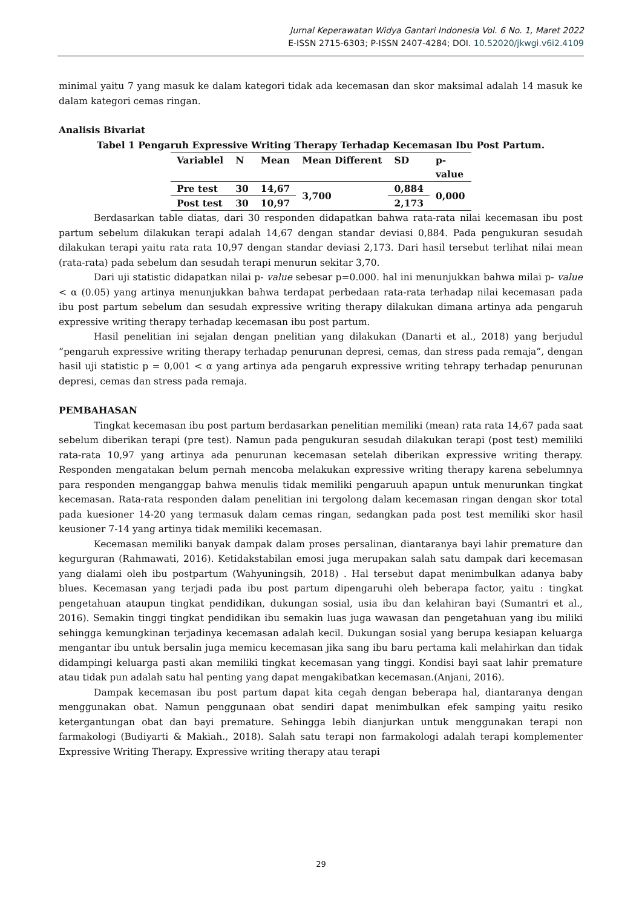Jurnal Keperawatan Widya Gantari Indonesia Vol. 6 No. 1, Maret 2022
E-ISSN 2715-6303; P-ISSN 2407-4284; DOI. 10.52020/jkwgi.v6i2.4109
minimal yaitu 7 yang masuk ke dalam kategori tidak ada kecemasan dan skor maksimal adalah 14 masuk ke dalam kategori cemas ringan.
Analisis Bivariat
Tabel 1 Pengaruh Expressive Writing Therapy Terhadap Kecemasan Ibu Post Partum.
| Variablel | N | Mean | Mean Different | SD | p- value |
| --- | --- | --- | --- | --- | --- |
| Pre test | 30 | 14,67 | 3,700 | 0,884 | 0,000 |
| Post test | 30 | 10,97 | | 2,173 | |
Berdasarkan table diatas, dari 30 responden didapatkan bahwa rata-rata nilai kecemasan ibu post partum sebelum dilakukan terapi adalah 14,67 dengan standar deviasi 0,884. Pada pengukuran sesudah dilakukan terapi yaitu rata rata 10,97 dengan standar deviasi 2,173. Dari hasil tersebut terlihat nilai mean (rata-rata) pada sebelum dan sesudah terapi menurun sekitar 3,70.
Dari uji statistic didapatkan nilai p- value sebesar p=0.000. hal ini menunjukkan bahwa milai p- value < α (0.05) yang artinya menunjukkan bahwa terdapat perbedaan rata-rata terhadap nilai kecemasan pada ibu post partum sebelum dan sesudah expressive writing therapy dilakukan dimana artinya ada pengaruh expressive writing therapy terhadap kecemasan ibu post partum.
Hasil penelitian ini sejalan dengan pnelitian yang dilakukan (Danarti et al., 2018) yang berjudul “pengaruh expressive writing therapy terhadap penurunan depresi, cemas, dan stress pada remaja”, dengan hasil uji statistic p = 0,001 < α yang artinya ada pengaruh expressive writing tehrapy terhadap penurunan depresi, cemas dan stress pada remaja.
PEMBAHASAN
Tingkat kecemasan ibu post partum berdasarkan penelitian memiliki (mean) rata rata 14,67 pada saat sebelum diberikan terapi (pre test). Namun pada pengukuran sesudah dilakukan terapi (post test) memiliki rata-rata 10,97 yang artinya ada penurunan kecemasan setelah diberikan expressive writing therapy. Responden mengatakan belum pernah mencoba melakukan expressive writing therapy karena sebelumnya para responden menganggap bahwa menulis tidak memiliki pengaruuh apapun untuk menurunkan tingkat kecemasan. Rata-rata responden dalam penelitian ini tergolong dalam kecemasan ringan dengan skor total pada kuesioner 14-20 yang termasuk dalam cemas ringan, sedangkan pada post test memiliki skor hasil keusioner 7-14 yang artinya tidak memiliki kecemasan.
Kecemasan memiliki banyak dampak dalam proses persalinan, diantaranya bayi lahir premature dan kegurguran (Rahmawati, 2016). Ketidakstabilan emosi juga merupakan salah satu dampak dari kecemasan yang dialami oleh ibu postpartum (Wahyuningsih, 2018) . Hal tersebut dapat menimbulkan adanya baby blues. Kecemasan yang terjadi pada ibu post partum dipengaruhi oleh beberapa factor, yaitu : tingkat pengetahuan ataupun tingkat pendidikan, dukungan sosial, usia ibu dan kelahiran bayi (Sumantri et al., 2016). Semakin tinggi tingkat pendidikan ibu semakin luas juga wawasan dan pengetahuan yang ibu miliki sehingga kemungkinan terjadinya kecemasan adalah kecil. Dukungan sosial yang berupa kesiapan keluarga mengantar ibu untuk bersalin juga memicu kecemasan jika sang ibu baru pertama kali melahirkan dan tidak didampingi keluarga pasti akan memiliki tingkat kecemasan yang tinggi. Kondisi bayi saat lahir premature atau tidak pun adalah satu hal penting yang dapat mengakibatkan kecemasan.(Anjani, 2016).
Dampak kecemasan ibu post partum dapat kita cegah dengan beberapa hal, diantaranya dengan menggunakan obat. Namun penggunaan obat sendiri dapat menimbulkan efek samping yaitu resiko ketergantungan obat dan bayi premature. Sehingga lebih dianjurkan untuk menggunakan terapi non farmakologi (Budiyarti & Makiah., 2018). Salah satu terapi non farmakologi adalah terapi komplementer Expressive Writing Therapy. Expressive writing therapy atau terapi
29